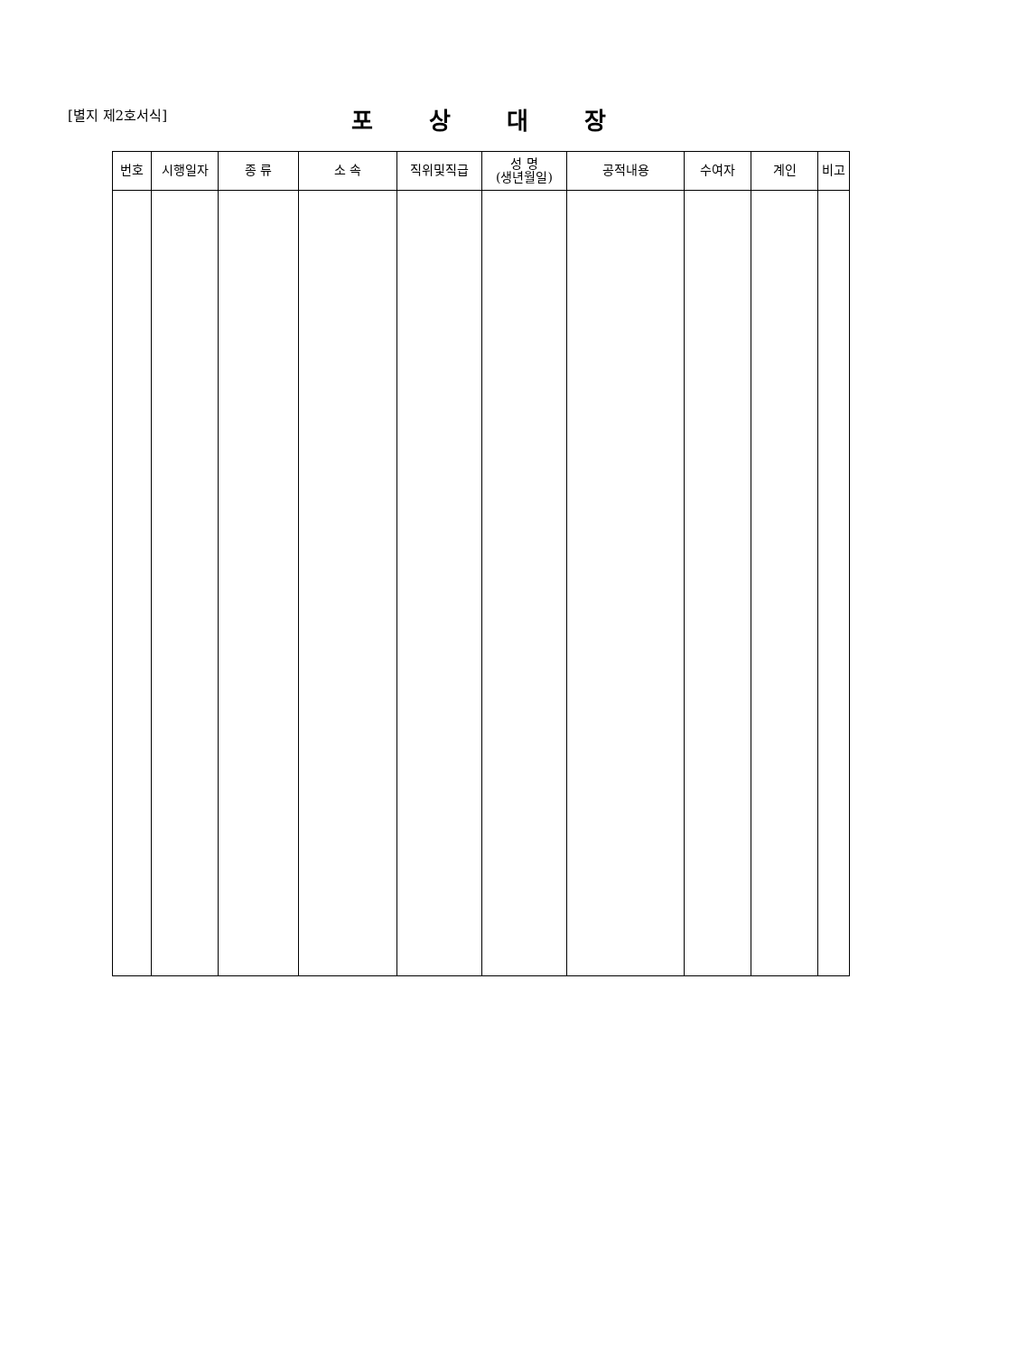[별지 제2호서식]
포상대장
| 번호 | 시행일자 | 종 류 | 소 속 | 직위및직급 | 성 명 (생년월일) | 공적내용 | 수여자 | 계인 | 비고 |
| --- | --- | --- | --- | --- | --- | --- | --- | --- | --- |